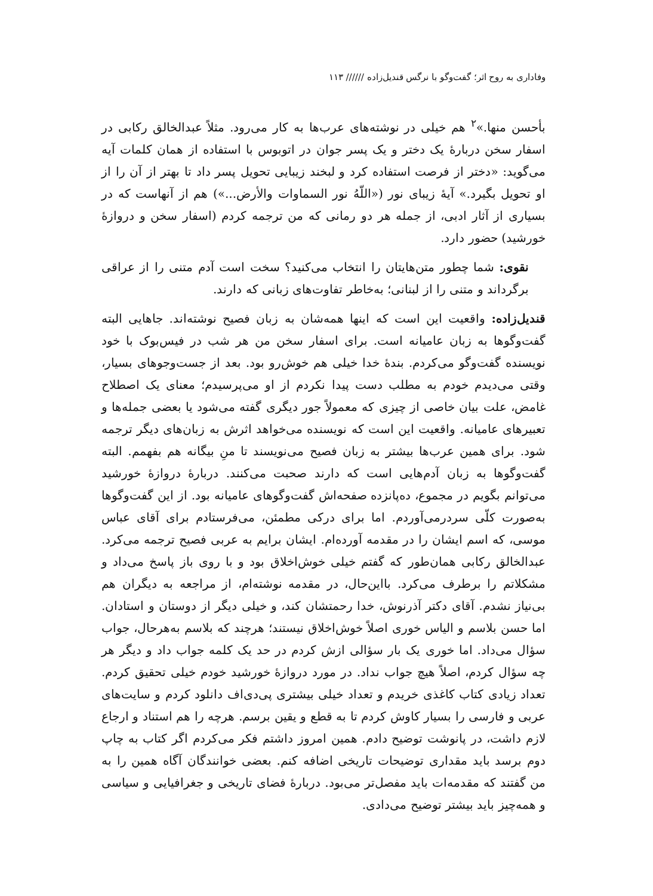وفاداری به روح اثر؛ گفت‌وگو با نرگس قندیل‌زاده ////// ۱۱۳
بأحسن منها.»<sup>۲</sup> هم خیلی در نوشته‌های عرب‌ها به کار می‌رود. مثلاً عبدالخالق رکابی در اسفار سخن دربارهٔ یک دختر و یک پسر جوان در اتوبوس با استفاده از همان کلمات آیه می‌گوید: «دختر از فرصت استفاده کرد و لبخند زیبایی تحویل پسر داد تا بهتر از آن را از او تحویل بگیرد.» آیهٔ زیبای نور («اللّهُ نور السماوات والأرض...») هم از آنهاست که در بسیاری از آثار ادبی، از جمله هر دو رمانی که من ترجمه کردم (اسفار سخن و دروازهٔ خورشید) حضور دارد.
نقوی: شما چطور متن‌هایتان را انتخاب می‌کنید؟ سخت است آدم متنی را از عراقی برگرداند و متنی را از لبنانی؛ به‌خاطر تفاوت‌های زبانی که دارند.
قندیل‌زاده: واقعیت این است که اینها همه‌شان به زبان فصیح نوشته‌اند. جاهایی البته گفت‌وگوها به زبان عامیانه است. برای اسفار سخن من هر شب در فیس‌بوک با خود نویسنده گفت‌وگو می‌کردم. بندهٔ خدا خیلی هم خوش‌رو بود. بعد از جست‌وجوهای بسیار، وقتی می‌دیدم خودم به مطلب دست پیدا نکردم از او می‌پرسیدم؛ معنای یک اصطلاح غامض، علت بیان خاصی از چیزی که معمولاً جور دیگری گفته می‌شود یا بعضی جمله‌ها و تعبیرهای عامیانه. واقعیت این است که نویسنده می‌خواهد اثرش به زبان‌های دیگر ترجمه شود. برای همین عرب‌ها بیشتر به زبان فصیح می‌نویسند تا منِ بیگانه هم بفهمم. البته گفت‌وگوها به زبان آدم‌هایی است که دارند صحبت می‌کنند. دربارهٔ دروازهٔ خورشید می‌توانم بگویم در مجموع، ده‌پانزده صفحه‌اش گفت‌وگوهای عامیانه بود. از این گفت‌وگوها به‌صورت کلّی سردرمی‌آوردم. اما برای درکی مطمئن، می‌فرستادم برای آقای عباس موسی، که اسم ایشان را در مقدمه آورده‌ام. ایشان برایم به عربی فصیح ترجمه می‌کرد. عبدالخالق رکابی همان‌طور که گفتم خیلی خوش‌اخلاق بود و با روی باز پاسخ می‌داد و مشکلاتم را برطرف می‌کرد. بااین‌حال، در مقدمه نوشته‌ام، از مراجعه به دیگران هم بی‌نیاز نشدم. آقای دکتر آذرنوش، خدا رحمتشان کند، و خیلی دیگر از دوستان و استادان. اما حسن بلاسم و الیاس خوری اصلاً خوش‌اخلاق نیستند؛ هرچند که بلاسم به‌هرحال، جواب سؤال می‌داد. اما خوری یک بار سؤالی ازش کردم در حد یک کلمه جواب داد و دیگر هر چه سؤال کردم، اصلاً هیچ جواب نداد. در مورد دروازهٔ خورشید خودم خیلی تحقیق کردم. تعداد زیادی کتاب کاغذی خریدم و تعداد خیلی بیشتری پی‌دی‌اف دانلود کردم و سایت‌های عربی و فارسی را بسیار کاوش کردم تا به قطع و یقین برسم. هرچه را هم استناد و ارجاع لازم داشت، در پانوشت توضیح دادم. همین امروز داشتم فکر می‌کردم اگر کتاب به چاپ دوم برسد باید مقداری توضیحات تاریخی اضافه کنم. بعضی خوانندگان آگاه همین را به من گفتند که مقدمه‌ات باید مفصل‌تر می‌بود. دربارهٔ فضای تاریخی و جغرافیایی و سیاسی و همه‌چیز باید بیشتر توضیح می‌دادی.